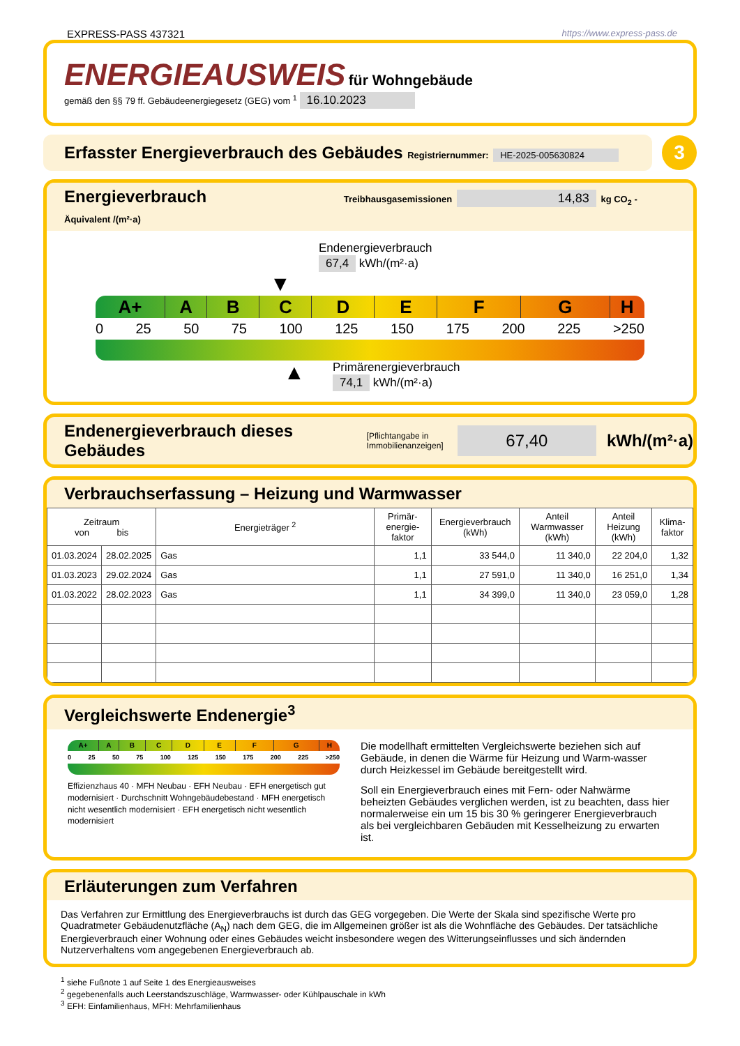EXPRESS-PASS 437321 https://www.express-pass.de
ENERGIEAUSWEIS für Wohngebäude
gemäß den §§ 79 ff. Gebäudeenergiegesetz (GEG) vom <sup>1</sup> 16.10.2023
Erfasster Energieverbrauch des Gebäudes Registriernummer: HE-2025-005630824
3
Energieverbrauch Treibhausgasemissionen 14,83 kg CO<sub>2</sub> - Äquivalent /(m²·a)
Endenergieverbrauch
67,4 kWh/(m²·a)
▼
A+ A B C D E F G H
0 25 50 75 100 125 150 175 200 225 >250
▲
Primärenergieverbrauch
74,1 kWh/(m²·a)
Endenergieverbrauch dieses Gebäudes [Pflichtangabe in
Immobilienanzeigen] 67,40 kWh/(m²·a)
Verbrauchserfassung – Heizung und Warmwasser
| Zeitraum von bis | | Energieträger <sup>2</sup> | Primär-energie-faktor | Energieverbrauch (kWh) | Anteil Warmwasser (kWh) | Anteil Heizung (kWh) | Klima-faktor |
| --- | --- | --- | --- | --- | --- | --- | --- |
| 01.03.2024 | 28.02.2025 | Gas | 1,1 | 33 544,0 | 11 340,0 | 22 204,0 | 1,32 |
| 01.03.2023 | 29.02.2024 | Gas | 1,1 | 27 591,0 | 11 340,0 | 16 251,0 | 1,34 |
| 01.03.2022 | 28.02.2023 | Gas | 1,1 | 34 399,0 | 11 340,0 | 23 059,0 | 1,28 |
Vergleichswerte Endenergie<sup>3</sup>
A+ A B C D E F G H
0 25 50 75 100 125 150 175 200 225 >250
Effizienzhaus 40 · MFH Neubau · EFH Neubau · EFH energetisch gut modernisiert · Durchschnitt Wohngebäudebestand · MFH energetisch nicht wesentlich modernisiert · EFH energetisch nicht wesentlich modernisiert
Die modellhaft ermittelten Vergleichswerte beziehen sich auf Gebäude, in denen die Wärme für Heizung und Warm-wasser durch Heizkessel im Gebäude bereitgestellt wird.
Soll ein Energieverbrauch eines mit Fern- oder Nahwärme beheizten Gebäudes verglichen werden, ist zu beachten, dass hier normalerweise ein um 15 bis 30 % geringerer Energieverbrauch als bei vergleichbaren Gebäuden mit Kesselheizung zu erwarten ist.
Erläuterungen zum Verfahren
Das Verfahren zur Ermittlung des Energieverbrauchs ist durch das GEG vorgegeben. Die Werte der Skala sind spezifische Werte pro Quadratmeter Gebäudenutzfläche (A<sub>N</sub>) nach dem GEG, die im Allgemeinen größer ist als die Wohnfläche des Gebäudes. Der tatsächliche Energieverbrauch einer Wohnung oder eines Gebäudes weicht insbesondere wegen des Witterungseinflusses und sich ändernden Nutzerverhaltens vom angegebenen Energieverbrauch ab.
<sup>1</sup> siehe Fußnote 1 auf Seite 1 des Energieausweises
<sup>2</sup> gegebenenfalls auch Leerstandszuschläge, Warmwasser- oder Kühlpauschale in kWh
<sup>3</sup> EFH: Einfamilienhaus, MFH: Mehrfamilienhaus